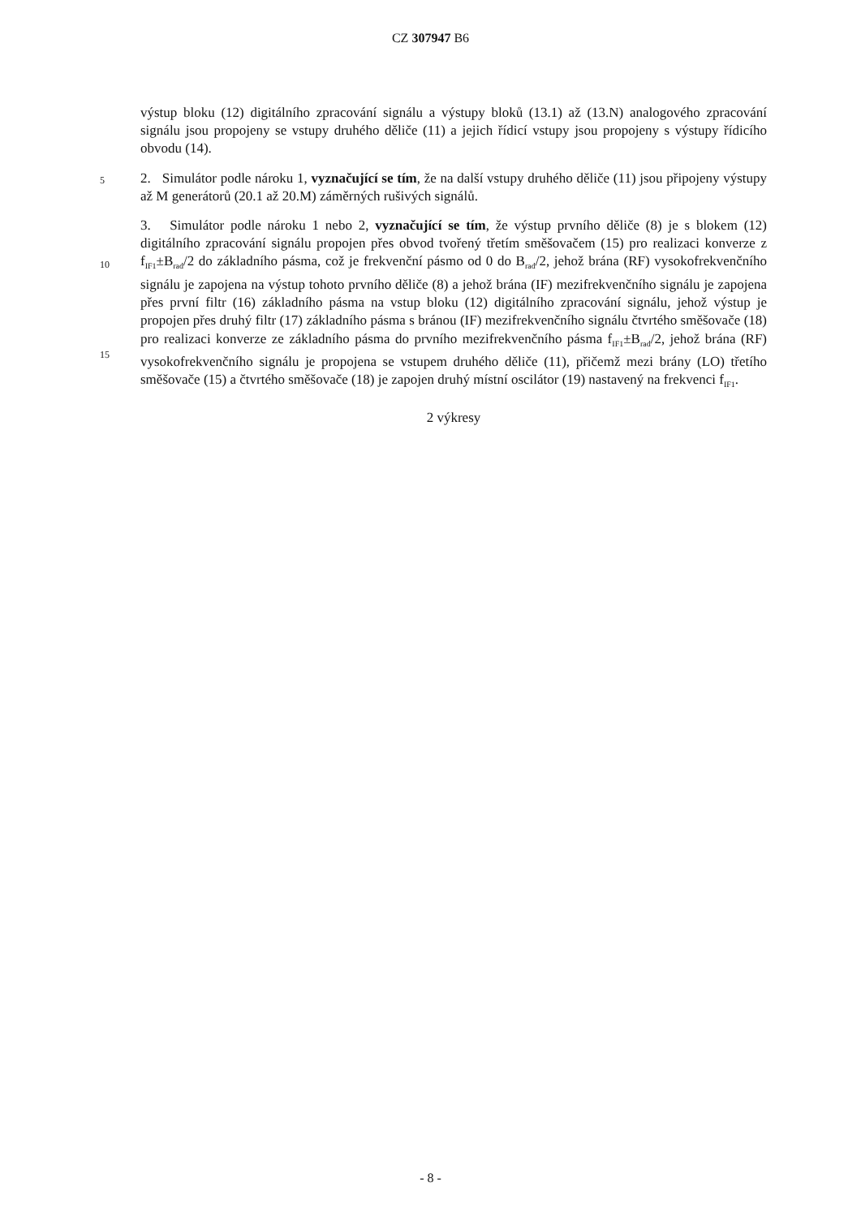CZ 307947 B6
výstup bloku (12) digitálního zpracování signálu a výstupy bloků (13.1) až (13.N) analogového zpracování signálu jsou propojeny se vstupy druhého děliče (11) a jejich řídicí vstupy jsou propojeny s výstupy řídicího obvodu (14).
5 2. Simulátor podle nároku 1, vyznačující se tím, že na další vstupy druhého děliče (11) jsou připojeny výstupy až M generátorů (20.1 až 20.M) záměrných rušivých signálů.
3. Simulátor podle nároku 1 nebo 2, vyznačující se tím, že výstup prvního děliče (8) je s blokem (12) digitálního zpracování signálu propojen přes obvod tvořený třetím směšovačem (15)
10
pro realizaci konverze z f<sub>IF1</sub>±B<sub>rad</sub>/2 do základního pásma, což je frekvenční pásmo od 0 do B<sub>rad</sub>/2, jehož brána (RF) vysokofrekvenčního signálu je zapojena na výstup tohoto prvního děliče (8) a jehož brána (IF) mezifrekvenčního signálu je zapojena přes první filtr (16) základního pásma na vstup bloku (12) digitálního zpracování signálu, jehož výstup je propojen přes druhý filtr (17) základního pásma s bránou (IF) mezifrekvenčního signálu čtvrtého směšovače (18) pro realizaci
15
konverze ze základního pásma do prvního mezifrekvenčního pásma f<sub>IF1</sub>±B<sub>rad</sub>/2, jehož brána (RF) vysokofrekvenčního signálu je propojena se vstupem druhého děliče (11), přičemž mezi brány (LO) třetího směšovače (15) a čtvrtého směšovače (18) je zapojen druhý místní oscilátor (19) nastavený na frekvenci f<sub>IF1</sub>.
2 výkresy
- 8 -